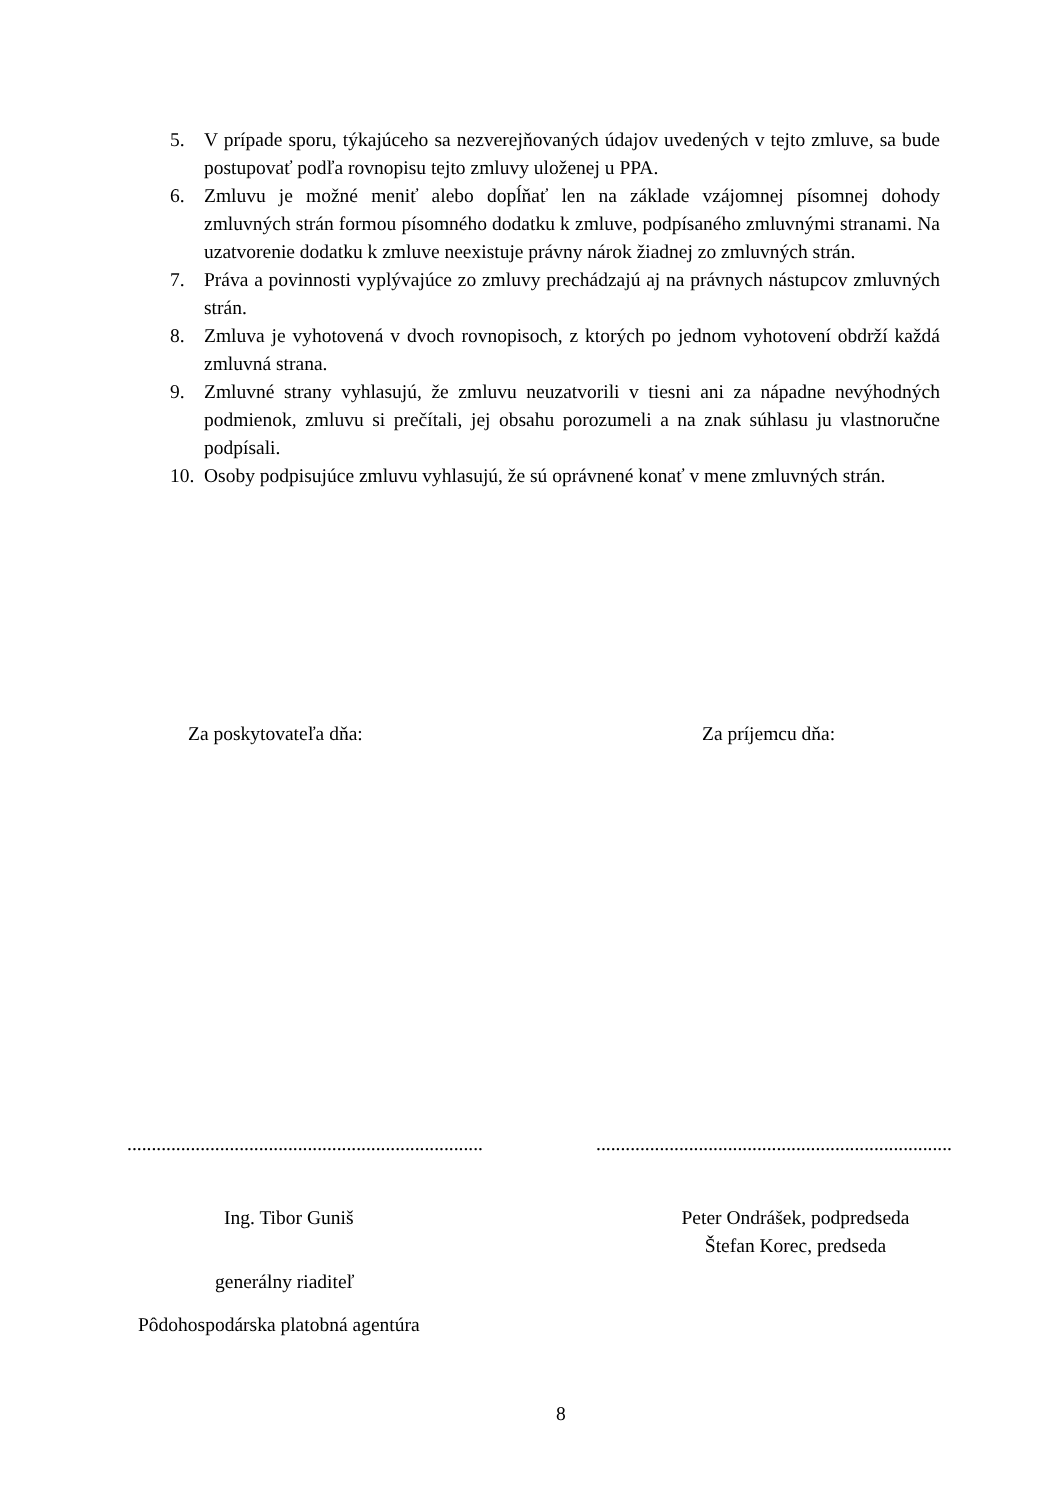5. V prípade sporu, týkajúceho sa nezverejňovaných údajov uvedených v tejto zmluve, sa bude postupovať podľa rovnopisu tejto zmluvy uloženej u PPA.
6. Zmluvu je možné meniť alebo dopĺňať len na základe vzájomnej písomnej dohody zmluvných strán formou písomného dodatku k zmluve, podpísaného zmluvnými stranami. Na uzatvorenie dodatku k zmluve neexistuje právny nárok žiadnej zo zmluvných strán.
7. Práva a povinnosti vyplývajúce zo zmluvy prechádzajú aj na právnych nástupcov zmluvných strán.
8. Zmluva je vyhotovená v dvoch rovnopisoch, z ktorých po jednom vyhotovení obdrží každá zmluvná strana.
9. Zmluvné strany vyhlasujú, že zmluvu neuzatvorili v tiesni ani za nápadne nevýhodných podmienok, zmluvu si prečítali, jej obsahu porozumeli a na znak súhlasu ju vlastnoručne podpísali.
10. Osoby podpisujúce zmluvu vyhlasujú, že sú oprávnené konať v mene zmluvných strán.
Za poskytovateľa dňa: Za príjemcu dňa:
.........................................................................
.........................................................................
Ing. Tibor Guniš
Peter Ondrášek, podpredseda
Štefan Korec, predseda
generálny riaditeľ
Pôdohospodárska platobná agentúra
8